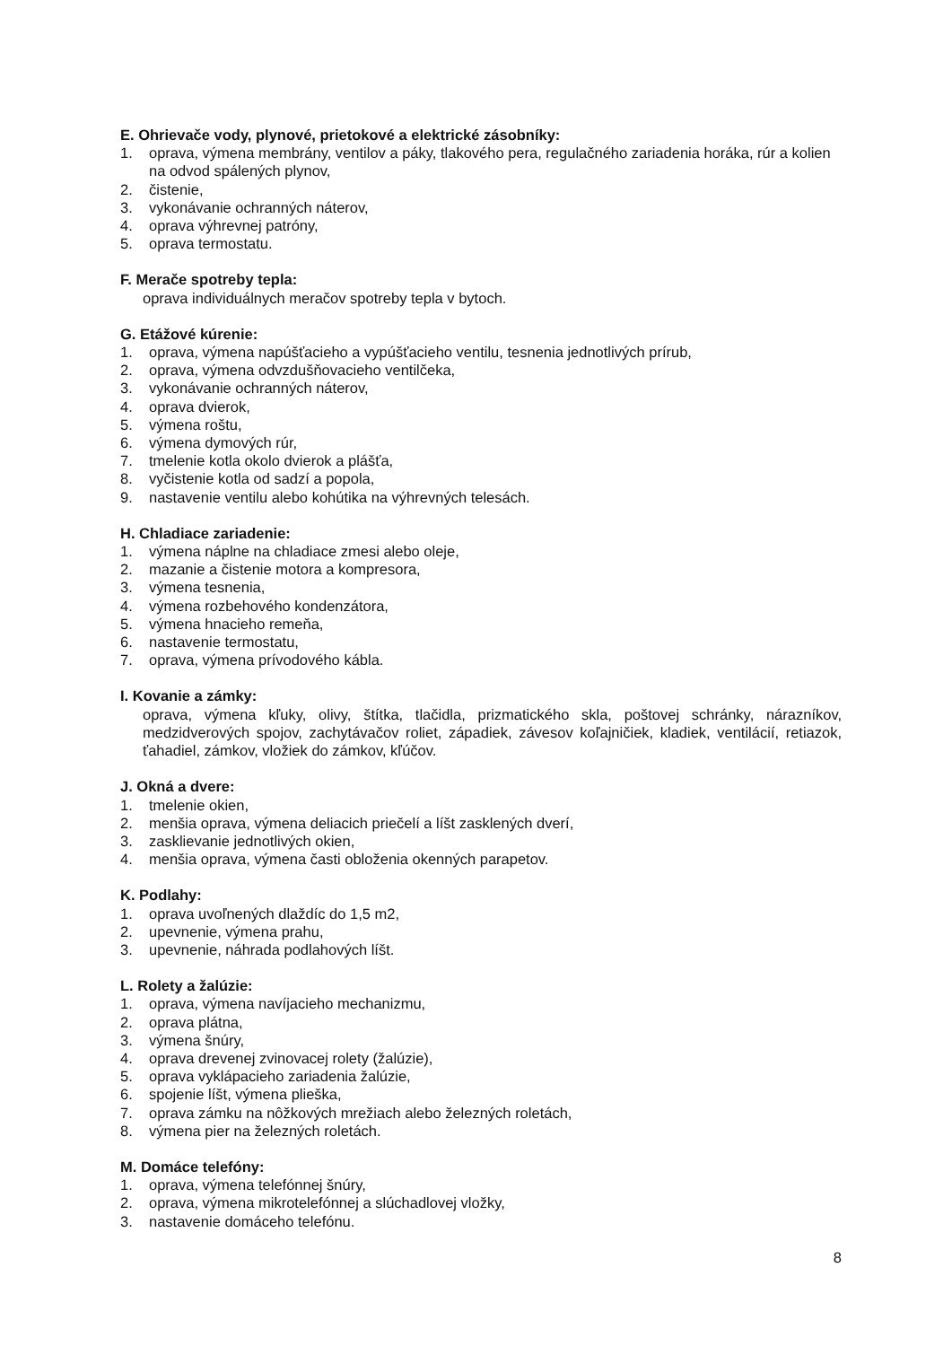E. Ohrievače vody, plynové, prietokové a elektrické zásobníky:
1. oprava, výmena membrány, ventilov a páky, tlakového pera, regulačného zariadenia horáka, rúr a kolien na odvod spálených plynov,
2. čistenie,
3. vykonávanie ochranných náterov,
4. oprava výhrevnej patróny,
5. oprava termostatu.
F. Merače spotreby tepla:
oprava individuálnych meračov spotreby tepla v bytoch.
G. Etážové kúrenie:
1. oprava, výmena napúšťacieho a vypúšťacieho ventilu, tesnenia jednotlivých prírub,
2. oprava, výmena odvzdušňovacieho ventilčeka,
3. vykonávanie ochranných náterov,
4. oprava dvierok,
5. výmena roštu,
6. výmena dymových rúr,
7. tmelenie kotla okolo dvierok a plášťa,
8. vyčistenie kotla od sadzí a popola,
9. nastavenie ventilu alebo kohútika na výhrevných telesách.
H. Chladiace zariadenie:
1. výmena náplne na chladiace zmesi alebo oleje,
2. mazanie a čistenie motora a kompresora,
3. výmena tesnenia,
4. výmena rozbehového kondenzátora,
5. výmena hnacieho remeňa,
6. nastavenie termostatu,
7. oprava, výmena prívodového kábla.
I. Kovanie a zámky:
oprava, výmena kľuky, olivy, štítka, tlačidla, prizmatického skla, poštovej schránky, nárazníkov, medzidverových spojov, zachytávačov roliet, západiek, závesov koľajničiek, kladiek, ventilácií, retiazok, ťahadiel, zámkov, vložiek do zámkov, kľúčov.
J. Okná a dvere:
1. tmelenie okien,
2. menšia oprava, výmena deliacich priečelí a líšt zasklených dverí,
3. zasklievanie jednotlivých okien,
4. menšia oprava, výmena časti obloženia okenných parapetov.
K. Podlahy:
1. oprava uvoľnených dlaždíc do 1,5 m2,
2. upevnenie, výmena prahu,
3. upevnenie, náhrada podlahových líšt.
L. Rolety a žalúzie:
1. oprava, výmena navíjacieho mechanizmu,
2. oprava plátna,
3. výmena šnúry,
4. oprava drevenej zvinovacej rolety (žalúzie),
5. oprava vyklápacieho zariadenia žalúzie,
6. spojenie líšt, výmena plieška,
7. oprava zámku na nôžkových mrežiach alebo železných roletách,
8. výmena pier na železných roletách.
M. Domáce telefóny:
1. oprava, výmena telefónnej šnúry,
2. oprava, výmena mikrotelefónnej a slúchadlovej vložky,
3. nastavenie domáceho telefónu.
8